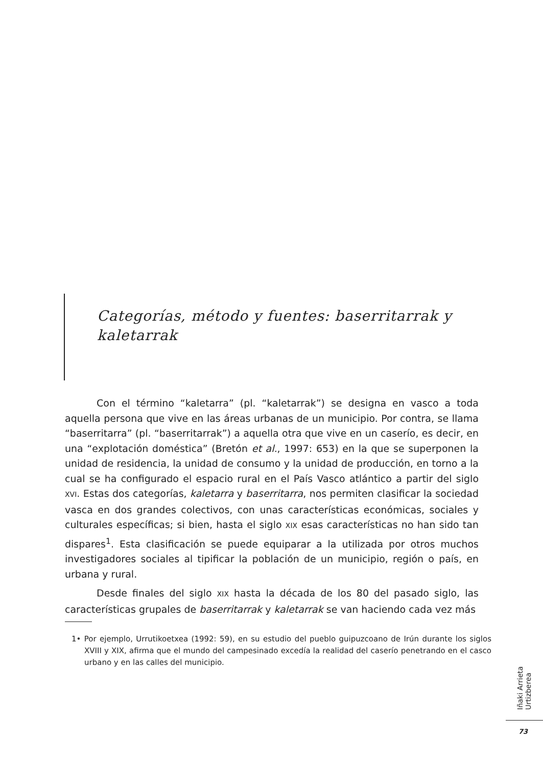Categorías, método y fuentes: baserritarrak y kaletarrak
Con el término “kaletarra” (pl. “kaletarrak”) se designa en vasco a toda aquella persona que vive en las áreas urbanas de un municipio. Por contra, se llama “baserritarra” (pl. “baserritarrak”) a aquella otra que vive en un caserío, es decir, en una “explotación doméstica” (Bretón et al., 1997: 653) en la que se superponen la unidad de residencia, la unidad de consumo y la unidad de producción, en torno a la cual se ha configurado el espacio rural en el País Vasco atlántico a partir del siglo XVI. Estas dos categorías, kaletarra y baserritarra, nos permiten clasificar la sociedad vasca en dos grandes colectivos, con unas características económicas, sociales y culturales específicas; si bien, hasta el siglo XIX esas características no han sido tan dispares<sup>1</sup>. Esta clasificación se puede equiparar a la utilizada por otros muchos investigadores sociales al tipificar la población de un municipio, región o país, en urbana y rural.
Desde finales del siglo XIX hasta la década de los 80 del pasado siglo, las características grupales de baserritarrak y kaletarrak se van haciendo cada vez más
1• Por ejemplo, Urrutikoetxea (1992: 59), en su estudio del pueblo guipuzcoano de Irún durante los siglos XVIII y XIX, afirma que el mundo del campesinado excedía la realidad del caserío penetrando en el casco urbano y en las calles del municipio.
Iñaki Arrieta Urtizberea
73